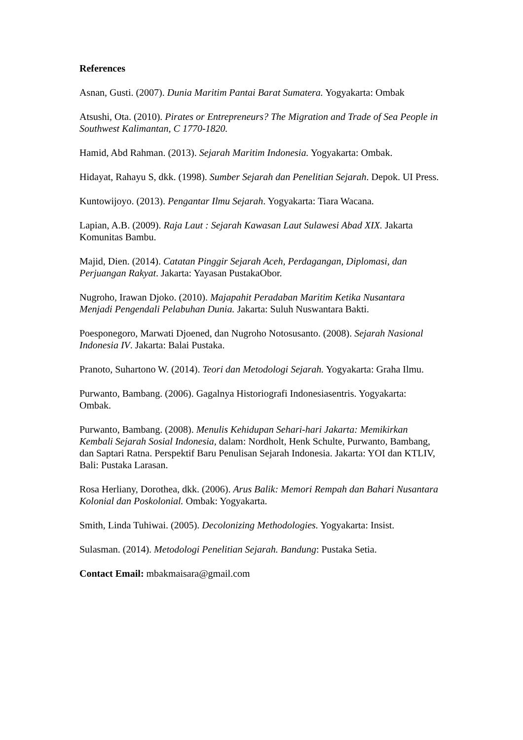References
Asnan, Gusti. (2007). Dunia Maritim Pantai Barat Sumatera. Yogyakarta: Ombak
Atsushi, Ota. (2010). Pirates or Entrepreneurs? The Migration and Trade of Sea People in Southwest Kalimantan, C 1770-1820.
Hamid, Abd Rahman. (2013). Sejarah Maritim Indonesia. Yogyakarta: Ombak.
Hidayat, Rahayu S, dkk. (1998). Sumber Sejarah dan Penelitian Sejarah. Depok. UI Press.
Kuntowijoyo. (2013). Pengantar Ilmu Sejarah. Yogyakarta: Tiara Wacana.
Lapian, A.B. (2009). Raja Laut : Sejarah Kawasan Laut Sulawesi Abad XIX. Jakarta Komunitas Bambu.
Majid, Dien. (2014). Catatan Pinggir Sejarah Aceh, Perdagangan, Diplomasi, dan Perjuangan Rakyat. Jakarta: Yayasan PustakaObor.
Nugroho, Irawan Djoko. (2010). Majapahit Peradaban Maritim Ketika Nusantara Menjadi Pengendali Pelabuhan Dunia. Jakarta: Suluh Nuswantara Bakti.
Poesponegoro, Marwati Djoened, dan Nugroho Notosusanto. (2008). Sejarah Nasional Indonesia IV. Jakarta: Balai Pustaka.
Pranoto, Suhartono W. (2014). Teori dan Metodologi Sejarah. Yogyakarta: Graha Ilmu.
Purwanto, Bambang. (2006). Gagalnya Historiografi Indonesiasentris. Yogyakarta: Ombak.
Purwanto, Bambang. (2008). Menulis Kehidupan Sehari-hari Jakarta: Memikirkan Kembali Sejarah Sosial Indonesia, dalam: Nordholt, Henk Schulte, Purwanto, Bambang, dan Saptari Ratna. Perspektif Baru Penulisan Sejarah Indonesia. Jakarta: YOI dan KTLIV, Bali: Pustaka Larasan.
Rosa Herliany, Dorothea, dkk. (2006). Arus Balik: Memori Rempah dan Bahari Nusantara Kolonial dan Poskolonial. Ombak: Yogyakarta.
Smith, Linda Tuhiwai. (2005). Decolonizing Methodologies. Yogyakarta: Insist.
Sulasman. (2014). Metodologi Penelitian Sejarah. Bandung: Pustaka Setia.
Contact Email: mbakmaisara@gmail.com